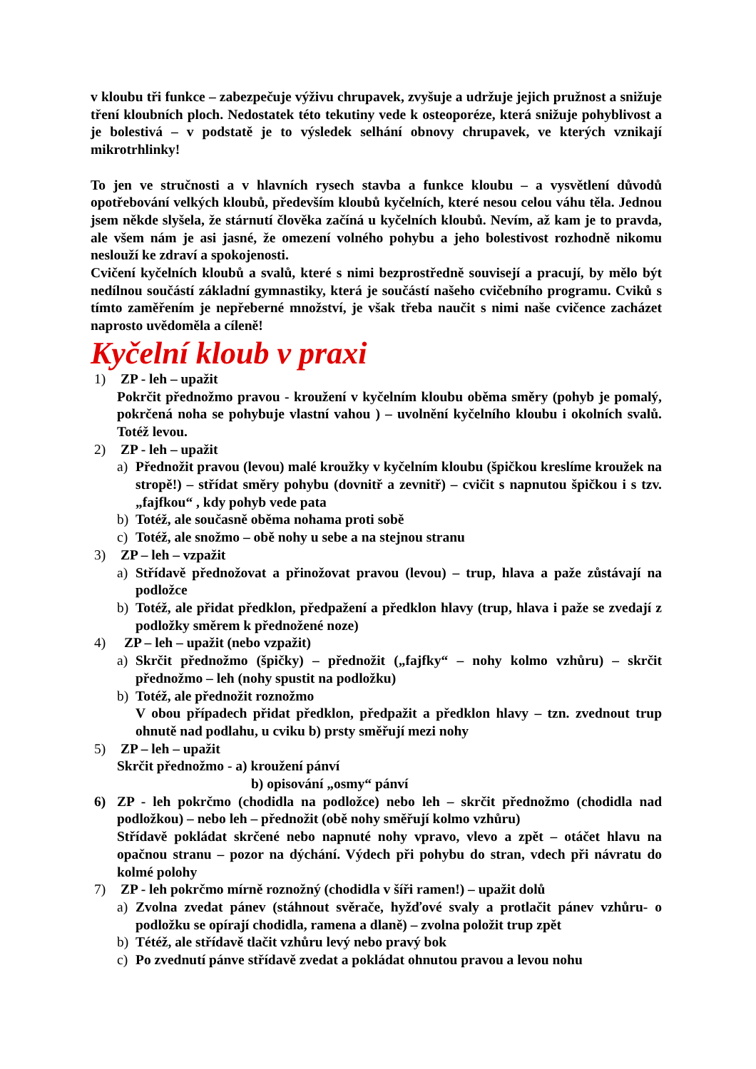v kloubu tři funkce – zabezpečuje výživu chrupavek, zvyšuje a udržuje jejich pružnost a snižuje tření kloubních ploch. Nedostatek této tekutiny vede k osteoporéze, která snižuje pohyblivost a je bolestivá – v podstatě je to výsledek selhání obnovy chrupavek, ve kterých vznikají mikrotrhlinky!
To jen ve stručnosti a v hlavních rysech stavba a funkce kloubu – a vysvětlení důvodů opotřebování velkých kloubů, především kloubů kyčelních, které nesou celou váhu těla. Jednou jsem někde slyšela, že stárnutí člověka začíná u kyčelních kloubů. Nevím, až kam je to pravda, ale všem nám je asi jasné, že omezení volného pohybu a jeho bolestivost rozhodně nikomu neslouží ke zdraví a spokojenosti.
Cvičení kyčelních kloubů a svalů, které s nimi bezprostředně souvisejí a pracují, by mělo být nedílnou součástí základní gymnastiky, která je součástí našeho cvičebního programu. Cviků s tímto zaměřením je nepřeberné množství, je však třeba naučit s nimi naše cvičence zacházet naprosto uvědoměla a cíleně!
Kyčelní kloub v praxi
1) ZP - leh – upažit
Pokrčit přednožmo pravou - kroužení v kyčelním kloubu oběma směry (pohyb je pomalý, pokrčená noha se pohybuje vlastní vahou ) – uvolnění kyčelního kloubu i okolních svalů. Totéž levou.
2) ZP - leh – upažit
a) Přednožit pravou (levou) malé kroužky v kyčelním kloubu (špičkou kreslíme kroužek na stropě!) – střídat směry pohybu (dovnitř a zevnitř) – cvičit s napnutou špičkou i s tzv. „fajfkou“ , kdy pohyb vede pata
b) Totéž, ale současně oběma nohama proti sobě
c) Totéž, ale snožmo – obě nohy u sebe a na stejnou stranu
3) ZP – leh – vzpažit
a) Střídavě přednožovat a přinožovat pravou (levou) – trup, hlava a paže zůstávají na podložce
b) Totéž, ale přidat předklon, předpažení a předklon hlavy (trup, hlava i paže se zvedají z podložky směrem k přednožené noze)
4) ZP – leh – upažit (nebo vzpažit)
a) Skrčit přednožmo (špičky) – přednožit („fajfky“ – nohy kolmo vzhůru) – skrčit přednožmo – leh (nohy spustit na podložku)
b) Totéž, ale přednožit roznožmo
V obou případech přidat předklon, předpažit a předklon hlavy – tzn. zvednout trup ohnutě nad podlahu, u cviku b) prsty směřují mezi nohy
5) ZP – leh – upažit
Skrčit přednožmo - a) kroužení pánví
b) opisování „osmy“ pánví
6) ZP - leh pokrčmo (chodidla na podložce) nebo leh – skrčit přednožmo (chodidla nad podložkou) – nebo leh – přednožit (obě nohy směřují kolmo vzhůru)
Střídavě pokládat skrčené nebo napnuté nohy vpravo, vlevo a zpět – otáčet hlavu na opačnou stranu – pozor na dýchání. Výdech při pohybu do stran, vdech při návratu do kolmé polohy
7) ZP - leh pokrčmo mírně roznožný (chodidla v šíři ramen!) – upažit dolů
a) Zvolna zvedat pánev (stáhnout svěrače, hyžďové svaly a protlačit pánev vzhůru- o podložku se opírají chodidla, ramena a dlaně) – zvolna položit trup zpět
b) Tétéž, ale střídavě tlačit vzhůru levý nebo pravý bok
c) Po zvednutí pánve střídavě zvedat a pokládat ohnutou pravou a levou nohu